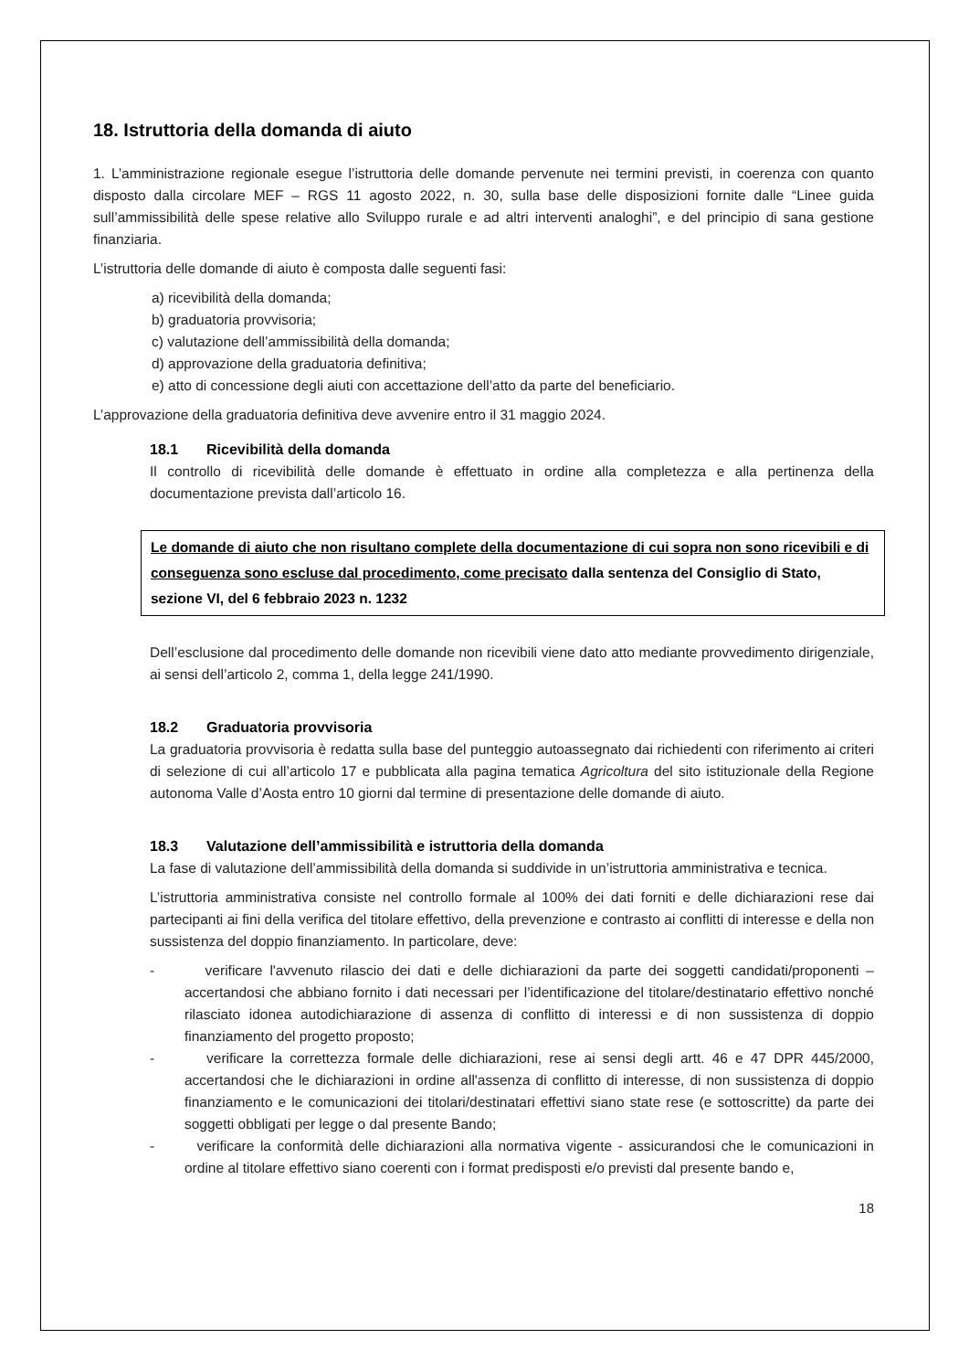18. Istruttoria della domanda di aiuto
1. L’amministrazione regionale esegue l’istruttoria delle domande pervenute nei termini previsti, in coerenza con quanto disposto dalla circolare MEF – RGS 11 agosto 2022, n. 30, sulla base delle disposizioni fornite dalle “Linee guida sull’ammissibilità delle spese relative allo Sviluppo rurale e ad altri interventi analoghi”, e del principio di sana gestione finanziaria.
L’istruttoria delle domande di aiuto è composta dalle seguenti fasi:
a) ricevibilità della domanda;
b) graduatoria provvisoria;
c) valutazione dell’ammissibilità della domanda;
d) approvazione della graduatoria definitiva;
e) atto di concessione degli aiuti con accettazione dell’atto da parte del beneficiario.
L’approvazione della graduatoria definitiva deve avvenire entro il 31 maggio 2024.
18.1 Ricevibilità della domanda
Il controllo di ricevibilità delle domande è effettuato in ordine alla completezza e alla pertinenza della documentazione prevista dall’articolo 16.
Le domande di aiuto che non risultano complete della documentazione di cui sopra non sono ricevibili e di conseguenza sono escluse dal procedimento, come precisato dalla sentenza del Consiglio di Stato, sezione VI, del 6 febbraio 2023 n. 1232
Dell’esclusione dal procedimento delle domande non ricevibili viene dato atto mediante provvedimento dirigenziale, ai sensi dell’articolo 2, comma 1, della legge 241/1990.
18.2 Graduatoria provvisoria
La graduatoria provvisoria è redatta sulla base del punteggio autoassegnato dai richiedenti con riferimento ai criteri di selezione di cui all’articolo 17 e pubblicata alla pagina tematica Agricoltura del sito istituzionale della Regione autonoma Valle d’Aosta entro 10 giorni dal termine di presentazione delle domande di aiuto.
18.3 Valutazione dell’ammissibilità e istruttoria della domanda
La fase di valutazione dell’ammissibilità della domanda si suddivide in un’istruttoria amministrativa e tecnica.
L’istruttoria amministrativa consiste nel controllo formale al 100% dei dati forniti e delle dichiarazioni rese dai partecipanti ai fini della verifica del titolare effettivo, della prevenzione e contrasto ai conflitti di interesse e della non sussistenza del doppio finanziamento. In particolare, deve:
- verificare l'avvenuto rilascio dei dati e delle dichiarazioni da parte dei soggetti candidati/proponenti – accertandosi che abbiano fornito i dati necessari per l’identificazione del titolare/destinatario effettivo nonché rilasciato idonea autodichiarazione di assenza di conflitto di interessi e di non sussistenza di doppio finanziamento del progetto proposto;
- verificare la correttezza formale delle dichiarazioni, rese ai sensi degli artt. 46 e 47 DPR 445/2000, accertandosi che le dichiarazioni in ordine all'assenza di conflitto di interesse, di non sussistenza di doppio finanziamento e le comunicazioni dei titolari/destinatari effettivi siano state rese (e sottoscritte) da parte dei soggetti obbligati per legge o dal presente Bando;
- verificare la conformità delle dichiarazioni alla normativa vigente - assicurandosi che le comunicazioni in ordine al titolare effettivo siano coerenti con i format predisposti e/o previsti dal presente bando e,
18